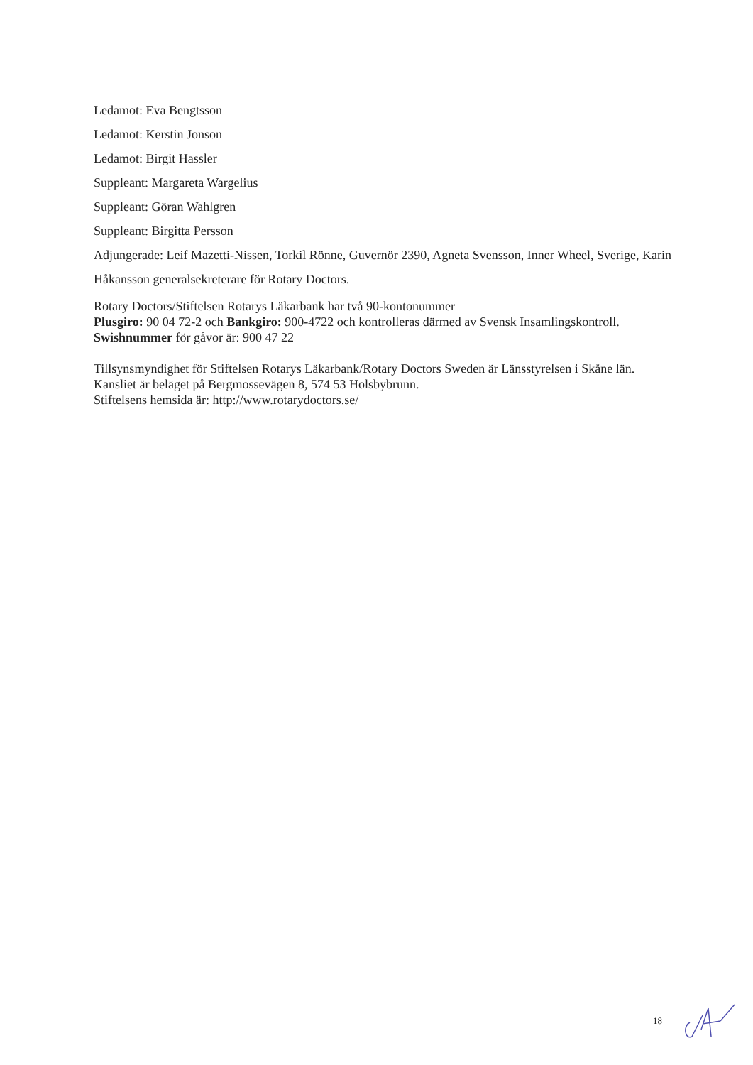Ledamot: Eva Bengtsson
Ledamot: Kerstin Jonson
Ledamot: Birgit Hassler
Suppleant: Margareta Wargelius
Suppleant: Göran Wahlgren
Suppleant: Birgitta Persson
Adjungerade: Leif Mazetti-Nissen, Torkil Rönne, Guvernör 2390, Agneta Svensson, Inner Wheel, Sverige, Karin Håkansson generalsekreterare för Rotary Doctors.
Rotary Doctors/Stiftelsen Rotarys Läkarbank har två 90-kontonummer
Plusgiro: 90 04 72-2 och Bankgiro: 900-4722 och kontrolleras därmed av Svensk Insamlingskontroll.
Swishnummer för gåvor är: 900 47 22
Tillsynsmyndighet för Stiftelsen Rotarys Läkarbank/Rotary Doctors Sweden är Länsstyrelsen i Skåne län. Kansliet är beläget på Bergmossevägen 8, 574 53 Holsbybrunn.
Stiftelsens hemsida är: http://www.rotarydoctors.se/
18